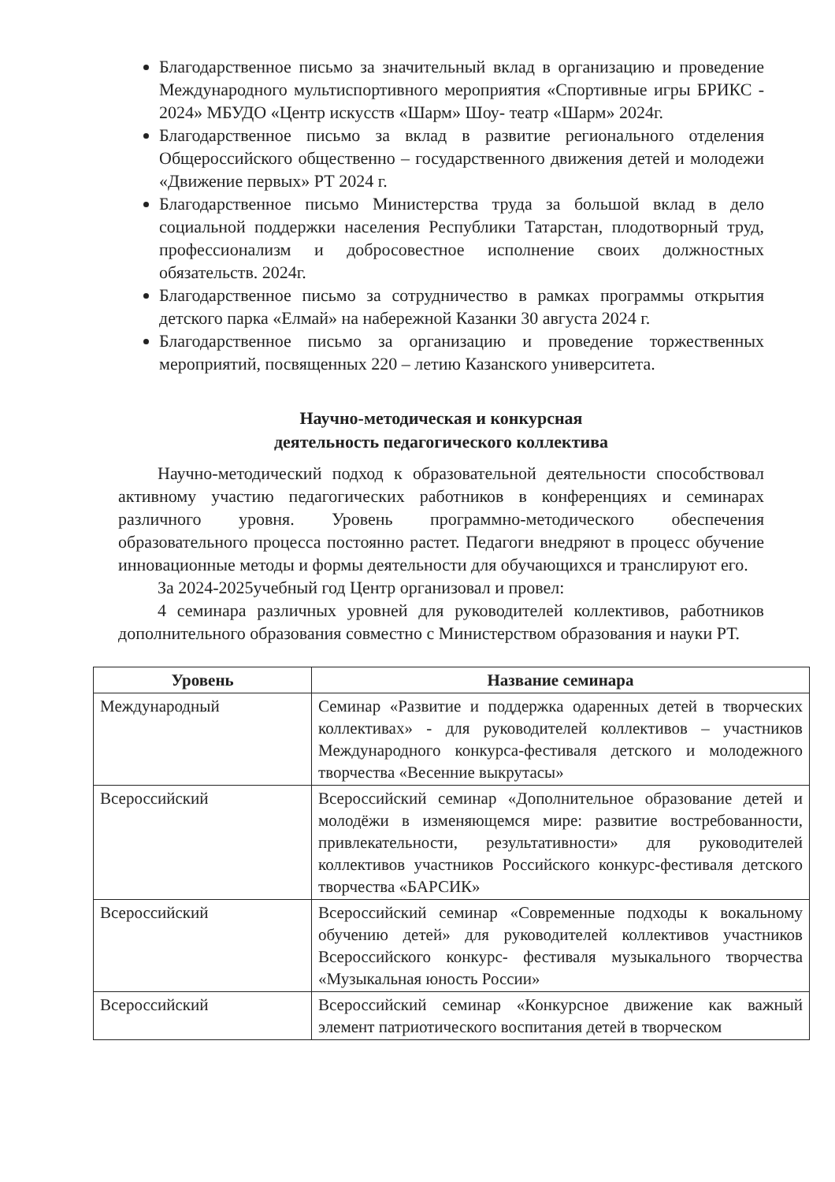Благодарственное письмо за значительный вклад в организацию и проведение Международного мультиспортивного мероприятия «Спортивные игры БРИКС - 2024» МБУДО «Центр искусств «Шарм» Шоу- театр «Шарм» 2024г.
Благодарственное письмо за вклад в развитие регионального отделения Общероссийского общественно – государственного движения детей и молодежи «Движение первых» РТ 2024 г.
Благодарственное письмо Министерства труда за большой вклад в дело социальной поддержки населения Республики Татарстан, плодотворный труд, профессионализм и добросовестное исполнение своих должностных обязательств. 2024г.
Благодарственное письмо за сотрудничество в рамках программы открытия детского парка «Елмай» на набережной Казанки 30 августа 2024 г.
Благодарственное письмо за организацию и проведение торжественных мероприятий, посвященных 220 – летию Казанского университета.
Научно-методическая и конкурсная
деятельность педагогического коллектива
Научно-методический подход к образовательной деятельности способствовал активному участию педагогических работников в конференциях и семинарах различного уровня. Уровень программно-методического обеспечения образовательного процесса постоянно растет. Педагоги внедряют в процесс обучение инновационные методы и формы деятельности для обучающихся и транслируют его.
За 2024-2025учебный год Центр организовал и провел:
4 семинара различных уровней для руководителей коллективов, работников дополнительного образования совместно с Министерством образования и науки РТ.
| Уровень | Название семинара |
| --- | --- |
| Международный | Семинар «Развитие и поддержка одаренных детей в творческих коллективах» - для руководителей коллективов – участников Международного конкурса-фестиваля детского и молодежного творчества «Весенние выкрутасы» |
| Всероссийский | Всероссийский семинар «Дополнительное образование детей и молодёжи в изменяющемся мире: развитие востребованности, привлекательности, результативности» для руководителей коллективов участников Российского конкурс-фестиваля детского творчества «БАРСИК» |
| Всероссийский | Всероссийский семинар «Современные подходы к вокальному обучению детей» для руководителей коллективов участников Всероссийского конкурс- фестиваля музыкального творчества «Музыкальная юность России» |
| Всероссийский | Всероссийский семинар «Конкурсное движение как важный элемент патриотического воспитания детей в творческом |